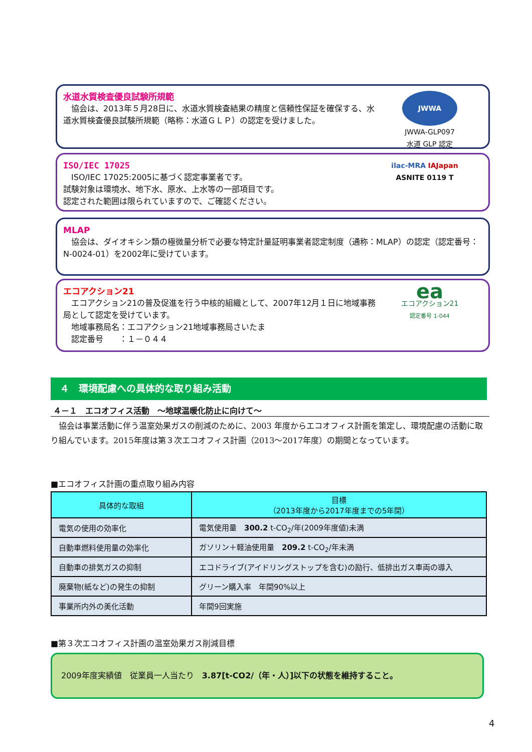水道水質検査優良試験所規範
　協会は、2013年５月28日に、水道水質検査結果の精度と信頼性保証を確保する、水道水質検査優良試験所規範（略称：水道ＧＬＰ）の認定を受けました。
JWWA
JWWA-GLP097
水道 GLP 認定
ISO/IEC 17025
　ISO/IEC 17025:2005に基づく認定事業者です。
試験対象は環境水、地下水、原水、上水等の一部項目です。
認定された範囲は限られていますので、ご確認ください。
ilac-MRA IAJapan
ASNITE 0119 T
MLAP
　協会は、ダイオキシン類の極微量分析で必要な特定計量証明事業者認定制度（通称：MLAP）の認定（認定番号：N-0024-01）を2002年に受けています。
エコアクション21
　エコアクション21の普及促進を行う中核的組織として、2007年12月１日に地域事務局として認定を受けています。
　地域事務局名：エコアクション21地域事務局さいたま
　認定番号　　：１－０４４
ea
エコアクション21
認定番号 1-044
４　環境配慮への具体的な取り組み活動
４－１　エコオフィス活動　～地球温暖化防止に向けて～
　協会は事業活動に伴う温室効果ガスの削減のために、2003 年度からエコオフィス計画を策定し、環境配慮の活動に取り組んでいます。2015年度は第３次エコオフィス計画（2013～2017年度）の期間となっています。
■エコオフィス計画の重点取り組み内容
| 具体的な取組 | 目標 （2013年度から2017年度までの5年間） |
| --- | --- |
| 電気の使用の効率化 | 電気使用量 300.2 t-CO<sub>2</sub>/年(2009年度値)未満 |
| 自動車燃料使用量の効率化 | ガソリン＋軽油使用量 209.2 t-CO<sub>2</sub>/年未満 |
| 自動車の排気ガスの抑制 | エコドライブ(アイドリングストップを含む)の励行、低排出ガス車両の導入 |
| 廃棄物(紙など)の発生の抑制 | グリーン購入率 年間90%以上 |
| 事業所内外の美化活動 | 年間9回実施 |
■第３次エコオフィス計画の温室効果ガス削減目標
2009年度実績値　従業員一人当たり　3.87[t-CO2/（年・人）]以下の状態を維持すること。
4